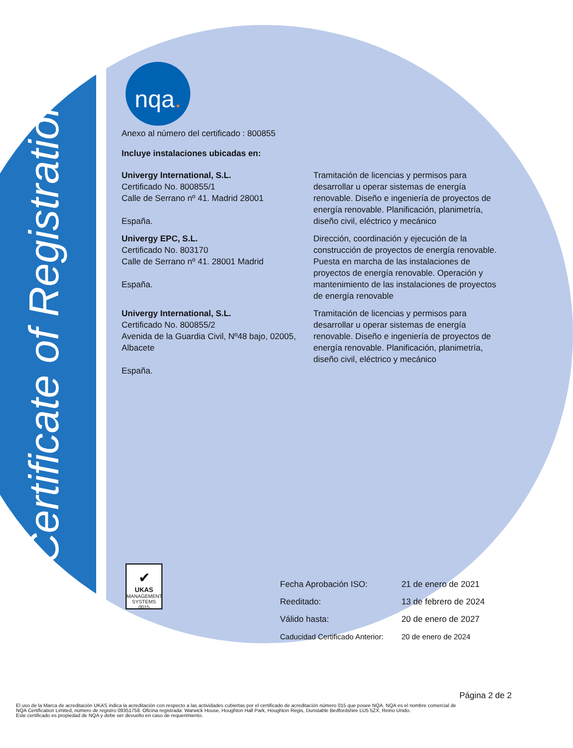Certificate of Registration
nqa.
Anexo al número del certificado : 800855
Incluye instalaciones ubicadas en:
| Univergy International, S.L. Certificado No. 800855/1 Calle de Serrano nº 41. Madrid 28001 España. | Tramitación de licencias y permisos para desarrollar u operar sistemas de energía renovable. Diseño e ingeniería de proyectos de energía renovable. Planificación, planimetría, diseño civil, eléctrico y mecánico |
| Univergy EPC, S.L. Certificado No. 803170 Calle de Serrano nº 41. 28001 Madrid España. | Dirección, coordinación y ejecución de la construcción de proyectos de energía renovable. Puesta en marcha de las instalaciones de proyectos de energía renovable. Operación y mantenimiento de las instalaciones de proyectos de energía renovable |
| Univergy International, S.L. Certificado No. 800855/2 Avenida de la Guardia Civil, Nº48 bajo, 02005, Albacete España. | Tramitación de licencias y permisos para desarrollar u operar sistemas de energía renovable. Diseño e ingeniería de proyectos de energía renovable. Planificación, planimetría, diseño civil, eléctrico y mecánico |
✔
UKAS
MANAGEMENT SYSTEMS
0015
| Fecha Aprobación ISO: | 21 de enero de 2021 |
| Reeditado: | 13 de febrero de 2024 |
| Válido hasta: | 20 de enero de 2027 |
| Caducidad Certificado Anterior: | 20 de enero de 2024 |
Página 2 de 2
El uso de la Marca de acreditación UKAS indica la acreditación con respecto a las actividades cubiertas por el certificado de acreditación número 015 que posee NQA. NQA es el nombre comercial de NQA Certification Limited, número de registro 09351758. Oficina registrada: Warwick House, Houghton Hall Park, Houghton Regis, Dunstable Bedfordshire LU5 5ZX, Reino Unido.
Este certificado es propiedad de NQA y debe ser devuelto en caso de requerimiento.